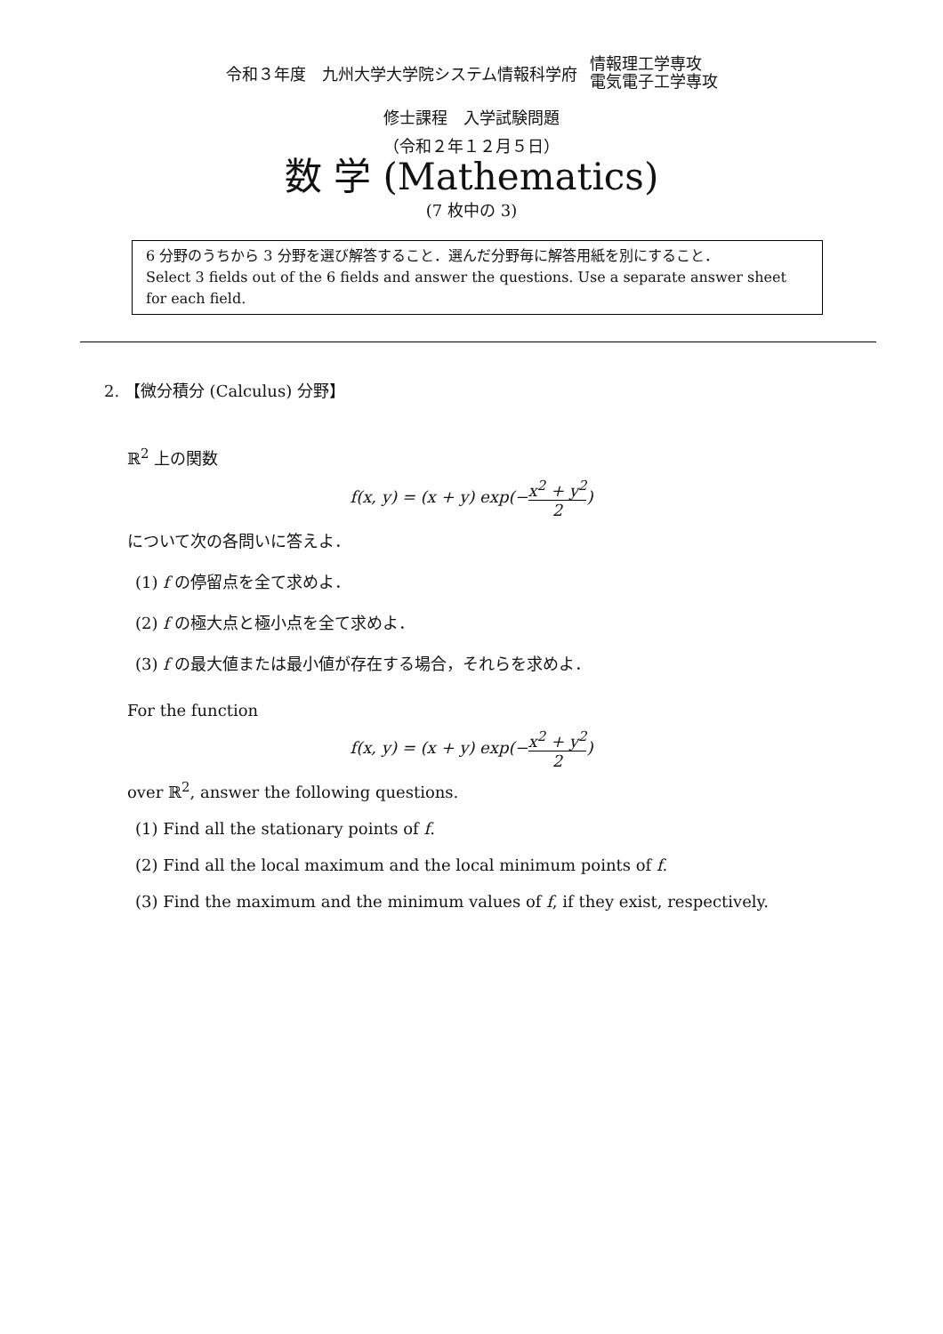令和３年度　九州大学大学院システム情報科学府
情報理工学専攻
電気電子工学専攻
修士課程　入学試験問題
（令和２年１２月５日）
数 学 (Mathematics)
(7 枚中の 3)
6 分野のうちから 3 分野を選び解答すること．選んだ分野毎に解答用紙を別にすること．
Select 3 fields out of the 6 fields and answer the questions. Use a separate answer sheet for each field.
2. 【微分積分 (Calculus) 分野】
ℝ<sup>2</sup> 上の関数
f(x, y) = (x + y) exp(−x<sup>2</sup> + y<sup>2</sup> 2)
について次の各問いに答えよ．
(1) f の停留点を全て求めよ．
(2) f の極大点と極小点を全て求めよ．
(3) f の最大値または最小値が存在する場合，それらを求めよ．
For the function
f(x, y) = (x + y) exp(−x<sup>2</sup> + y<sup>2</sup> 2)
over ℝ<sup>2</sup>, answer the following questions.
(1) Find all the stationary points of f.
(2) Find all the local maximum and the local minimum points of f.
(3) Find the maximum and the minimum values of f, if they exist, respectively.